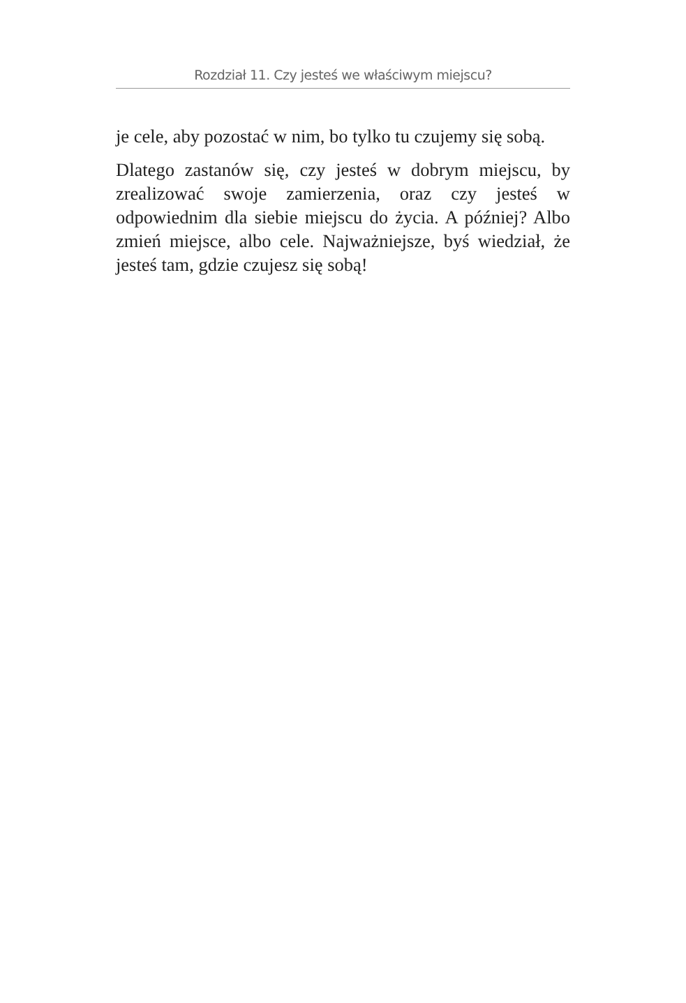Rozdział 11. Czy jesteś we właściwym miejscu?
je cele, aby pozostać w nim, bo tylko tu czujemy się sobą.
Dlatego zastanów się, czy jesteś w dobrym miejscu, by zrealizować swoje zamierzenia, oraz czy jesteś w odpowiednim dla siebie miejscu do życia. A później? Albo zmień miejsce, albo cele. Najważniejsze, byś wiedział, że jesteś tam, gdzie czujesz się sobą!